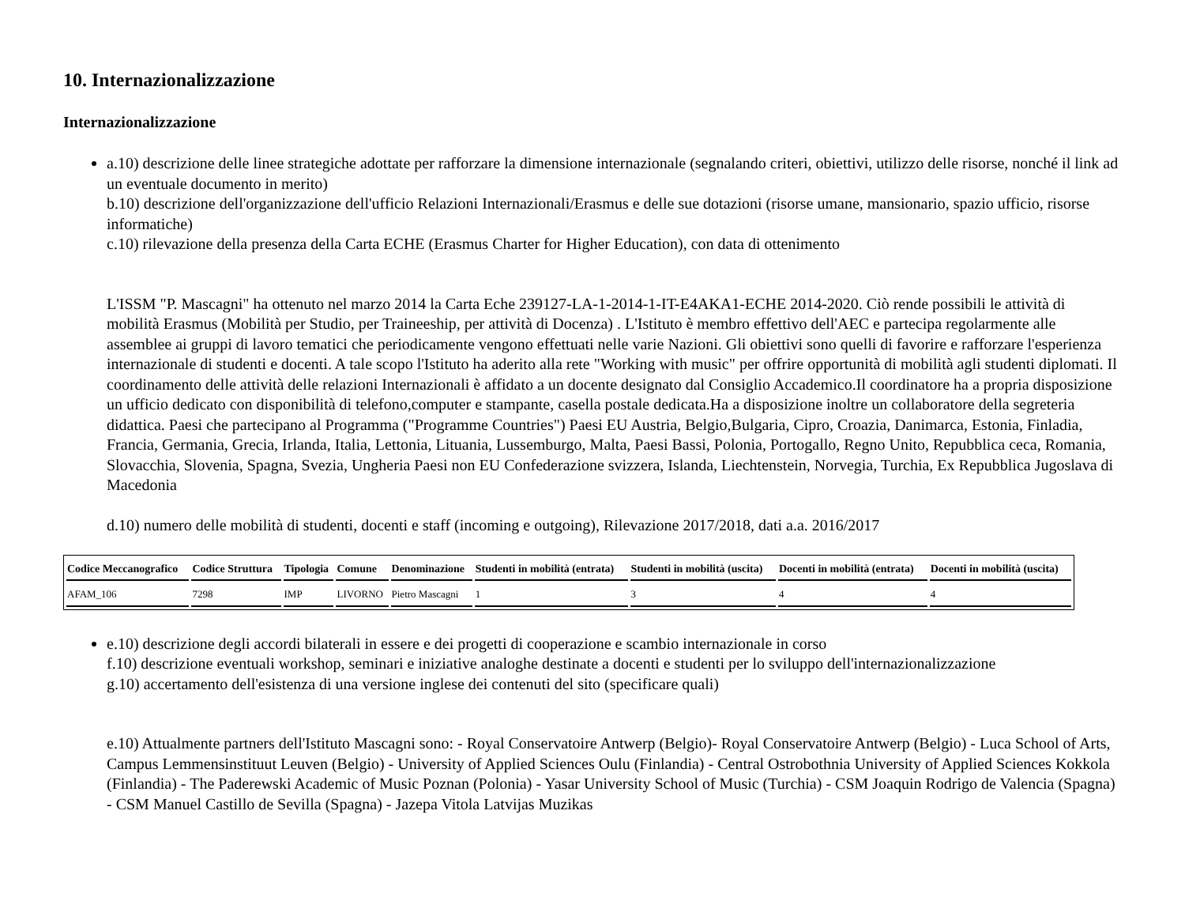10. Internazionalizzazione
Internazionalizzazione
a.10) descrizione delle linee strategiche adottate per rafforzare la dimensione internazionale (segnalando criteri, obiettivi, utilizzo delle risorse, nonché il link ad un eventuale documento in merito)
b.10) descrizione dell'organizzazione dell'ufficio Relazioni Internazionali/Erasmus e delle sue dotazioni (risorse umane, mansionario, spazio ufficio, risorse informatiche)
c.10) rilevazione della presenza della Carta ECHE (Erasmus Charter for Higher Education), con data di ottenimento
L'ISSM "P. Mascagni" ha ottenuto nel marzo 2014 la Carta Eche 239127-LA-1-2014-1-IT-E4AKA1-ECHE 2014-2020. Ciò rende possibili le attività di mobilità Erasmus (Mobilità per Studio, per Traineeship, per attività di Docenza) . L'Istituto è membro effettivo dell'AEC e partecipa regolarmente alle assemblee ai gruppi di lavoro tematici che periodicamente vengono effettuati nelle varie Nazioni. Gli obiettivi sono quelli di favorire e rafforzare l'esperienza internazionale di studenti e docenti. A tale scopo l'Istituto ha aderito alla rete "Working with music" per offrire opportunità di mobilità agli studenti diplomati. Il coordinamento delle attività delle relazioni Internazionali è affidato a un docente designato dal Consiglio Accademico.Il coordinatore ha a propria disposizione un ufficio dedicato con disponibilità di telefono,computer e stampante, casella postale dedicata.Ha a disposizione inoltre un collaboratore della segreteria didattica. Paesi che partecipano al Programma ("Programme Countries") Paesi EU Austria, Belgio,Bulgaria, Cipro, Croazia, Danimarca, Estonia, Finladia, Francia, Germania, Grecia, Irlanda, Italia, Lettonia, Lituania, Lussemburgo, Malta, Paesi Bassi, Polonia, Portogallo, Regno Unito, Repubblica ceca, Romania, Slovacchia, Slovenia, Spagna, Svezia, Ungheria Paesi non EU Confederazione svizzera, Islanda, Liechtenstein, Norvegia, Turchia, Ex Repubblica Jugoslava di Macedonia
d.10) numero delle mobilità di studenti, docenti e staff (incoming e outgoing), Rilevazione 2017/2018, dati a.a. 2016/2017
| Codice Meccanografico | Codice Struttura | Tipologia | Comune | Denominazione | Studenti in mobilità (entrata) | Studenti in mobilità (uscita) | Docenti in mobilità (entrata) | Docenti in mobilità (uscita) |
| --- | --- | --- | --- | --- | --- | --- | --- | --- |
| AFAM_106 | 7298 | IMP | LIVORNO | Pietro Mascagni | 1 | 3 | 4 | 4 |
e.10) descrizione degli accordi bilaterali in essere e dei progetti di cooperazione e scambio internazionale in corso
f.10) descrizione eventuali workshop, seminari e iniziative analoghe destinate a docenti e studenti per lo sviluppo dell'internazionalizzazione
g.10) accertamento dell'esistenza di una versione inglese dei contenuti del sito (specificare quali)
e.10) Attualmente partners dell'Istituto Mascagni sono: - Royal Conservatoire Antwerp (Belgio)- Royal Conservatoire Antwerp (Belgio) - Luca School of Arts, Campus Lemmensinstituut Leuven (Belgio) - University of Applied Sciences Oulu (Finlandia) - Central Ostrobothnia University of Applied Sciences Kokkola (Finlandia) - The Paderewski Academic of Music Poznan (Polonia) - Yasar University School of Music (Turchia) - CSM Joaquin Rodrigo de Valencia (Spagna) - CSM Manuel Castillo de Sevilla (Spagna) - Jazepa Vitola Latvijas Muzikas